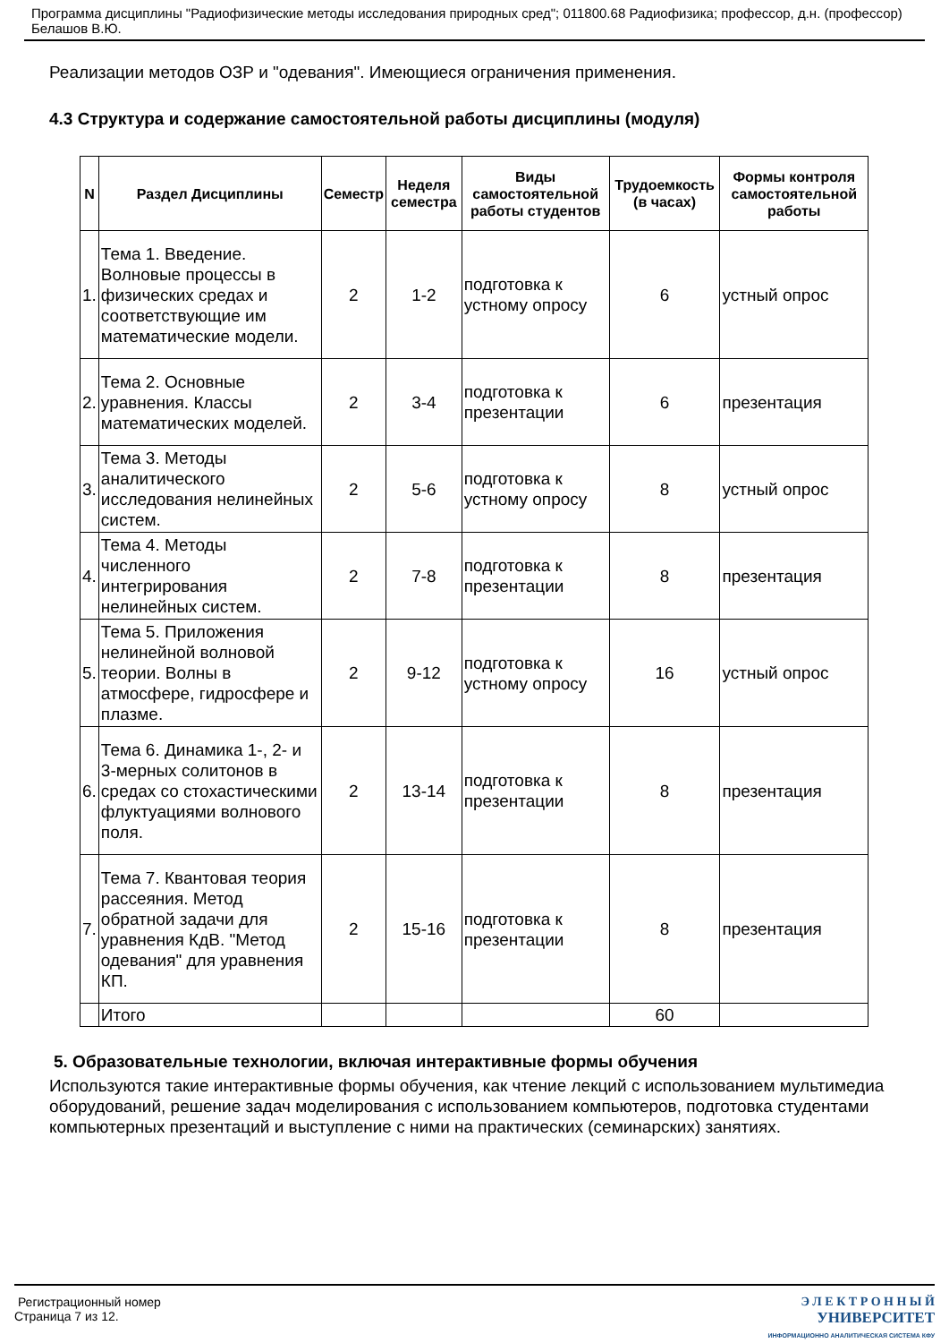Программа дисциплины "Радиофизические методы исследования природных сред"; 011800.68 Радиофизика; профессор, д.н. (профессор) Белашов В.Ю.
Реализации методов ОЗР и "одевания". Имеющиеся ограничения применения.
4.3 Структура и содержание самостоятельной работы дисциплины (модуля)
| N | Раздел Дисциплины | Семестр | Неделя семестра | Виды самостоятельной работы студентов | Трудоемкость (в часах) | Формы контроля самостоятельной работы |
| --- | --- | --- | --- | --- | --- | --- |
| 1. | Тема 1. Введение. Волновые процессы в физических средах и соответствующие им математические модели. | 2 | 1-2 | подготовка к устному опросу | 6 | устный опрос |
| 2. | Тема 2. Основные уравнения. Классы математических моделей. | 2 | 3-4 | подготовка к презентации | 6 | презентация |
| 3. | Тема 3. Методы аналитического исследования нелинейных систем. | 2 | 5-6 | подготовка к устному опросу | 8 | устный опрос |
| 4. | Тема 4. Методы численного интегрирования нелинейных систем. | 2 | 7-8 | подготовка к презентации | 8 | презентация |
| 5. | Тема 5. Приложения нелинейной волновой теории. Волны в атмосфере, гидросфере и плазме. | 2 | 9-12 | подготовка к устному опросу | 16 | устный опрос |
| 6. | Тема 6. Динамика 1-, 2- и 3-мерных солитонов в средах со стохастическими флуктуациями волнового поля. | 2 | 13-14 | подготовка к презентации | 8 | презентация |
| 7. | Тема 7. Квантовая теория рассеяния. Метод обратной задачи для уравнения КдВ. "Метод одевания" для уравнения КП. | 2 | 15-16 | подготовка к презентации | 8 | презентация |
| | Итого | | | | 60 | |
5. Образовательные технологии, включая интерактивные формы обучения
Используются такие интерактивные формы обучения, как чтение лекций с использованием мультимедиа оборудований, решение задач моделирования с использованием компьютеров, подготовка студентами компьютерных презентаций и выступление с ними на практических (семинарских) занятиях.
Регистрационный номер
Страница 7 из 12.
Э Л Е К Т Р О Н Н Ы Й
УНИВЕРСИТЕТ
ИНФОРМАЦИОННО АНАЛИТИЧЕСКАЯ СИСТЕМА КФУ